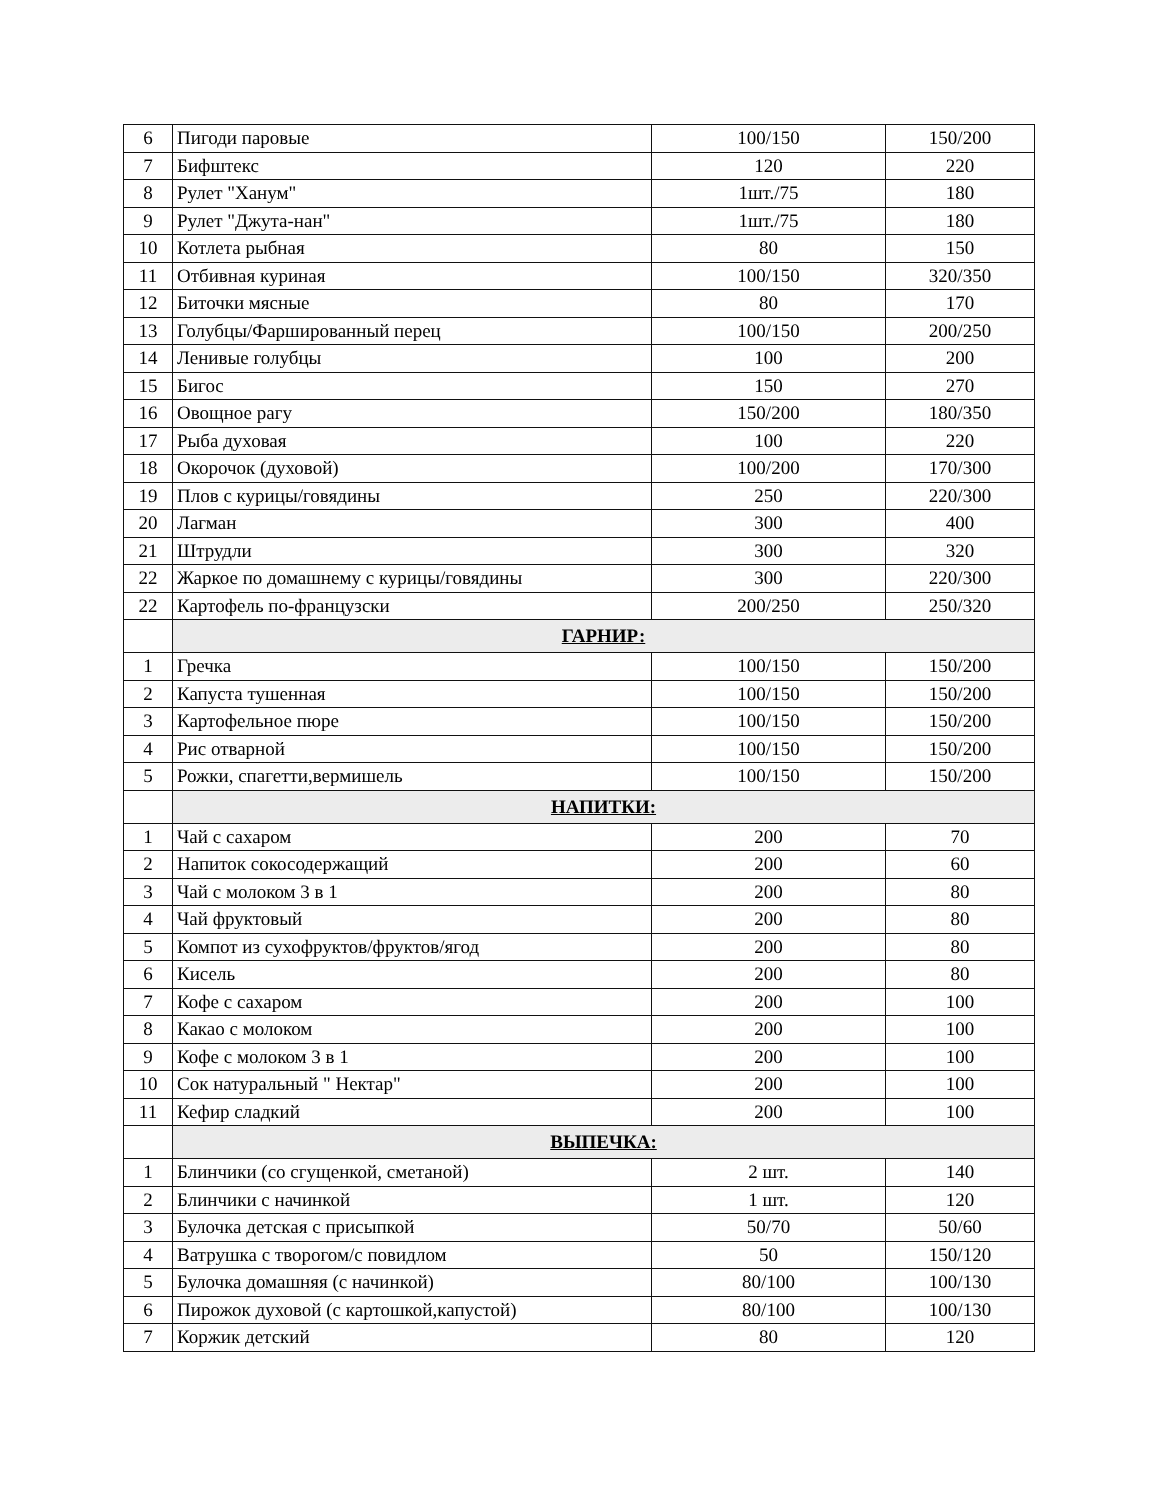| 6 | Пигоди паровые | 100/150 | 150/200 |
| 7 | Бифштекс | 120 | 220 |
| 8 | Рулет "Ханум" | 1шт./75 | 180 |
| 9 | Рулет "Джута-нан" | 1шт./75 | 180 |
| 10 | Котлета рыбная | 80 | 150 |
| 11 | Отбивная куриная | 100/150 | 320/350 |
| 12 | Биточки мясные | 80 | 170 |
| 13 | Голубцы/Фаршированный перец | 100/150 | 200/250 |
| 14 | Ленивые голубцы | 100 | 200 |
| 15 | Бигос | 150 | 270 |
| 16 | Овощное рагу | 150/200 | 180/350 |
| 17 | Рыба духовая | 100 | 220 |
| 18 | Окорочок (духовой) | 100/200 | 170/300 |
| 19 | Плов с курицы/говядины | 250 | 220/300 |
| 20 | Лагман | 300 | 400 |
| 21 | Штрудли | 300 | 320 |
| 22 | Жаркое по домашнему с курицы/говядины | 300 | 220/300 |
| 22 | Картофель по-французски | 200/250 | 250/320 |
| | ГАРНИР: | | |
| 1 | Гречка | 100/150 | 150/200 |
| 2 | Капуста тушенная | 100/150 | 150/200 |
| 3 | Картофельное пюре | 100/150 | 150/200 |
| 4 | Рис отварной | 100/150 | 150/200 |
| 5 | Рожки, спагетти,вермишель | 100/150 | 150/200 |
| | НАПИТКИ: | | |
| 1 | Чай с сахаром | 200 | 70 |
| 2 | Напиток сокосодержащий | 200 | 60 |
| 3 | Чай с молоком 3 в 1 | 200 | 80 |
| 4 | Чай фруктовый | 200 | 80 |
| 5 | Компот из сухофруктов/фруктов/ягод | 200 | 80 |
| 6 | Кисель | 200 | 80 |
| 7 | Кофе с сахаром | 200 | 100 |
| 8 | Какао с молоком | 200 | 100 |
| 9 | Кофе с молоком 3 в 1 | 200 | 100 |
| 10 | Сок натуральный " Нектар" | 200 | 100 |
| 11 | Кефир сладкий | 200 | 100 |
| | ВЫПЕЧКА: | | |
| 1 | Блинчики (со сгущенкой, сметаной) | 2 шт. | 140 |
| 2 | Блинчики с начинкой | 1 шт. | 120 |
| 3 | Булочка детская с присыпкой | 50/70 | 50/60 |
| 4 | Ватрушка с творогом/с повидлом | 50 | 150/120 |
| 5 | Булочка домашняя (с начинкой) | 80/100 | 100/130 |
| 6 | Пирожок духовой (с картошкой,капустой) | 80/100 | 100/130 |
| 7 | Коржик детский | 80 | 120 |